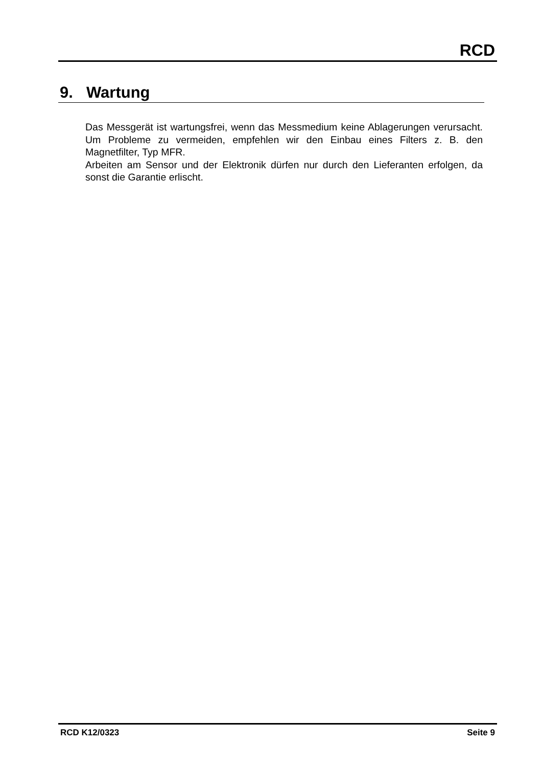RCD
9. Wartung
Das Messgerät ist wartungsfrei, wenn das Messmedium keine Ablagerungen verursacht. Um Probleme zu vermeiden, empfehlen wir den Einbau eines Filters z. B. den Magnetfilter, Typ MFR.
Arbeiten am Sensor und der Elektronik dürfen nur durch den Lieferanten erfolgen, da sonst die Garantie erlischt.
RCD K12/0323 Seite 9